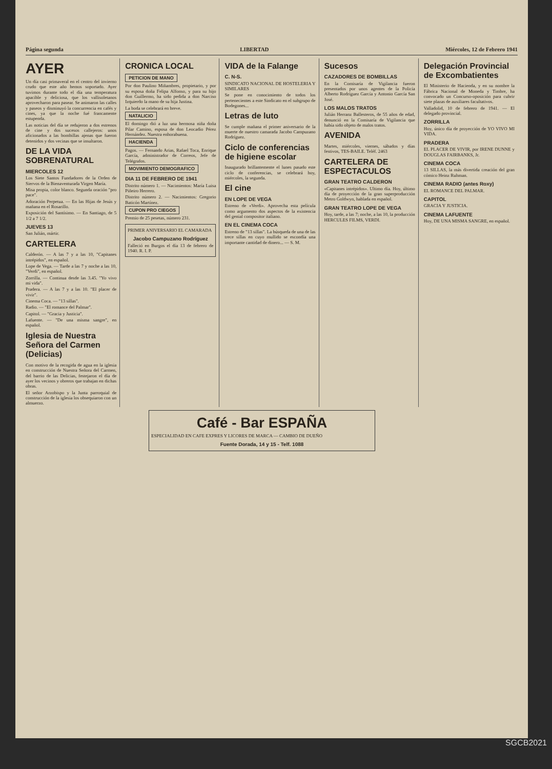Página segunda LIBERTAD Miércoles, 12 de Febrero 1941
AYER
Un día casi primaveral en el centro del invierno crudo que este año hemos soportado. Ayer tuvimos durante todo el día una temperatura apacible y deliciosa, que los vallisoletanos aprovecharon para pasear. Se animaron las calles y paseos y disminuyó la concurrencia en cafés y cines, ya que la noche fué francamente estupenda.
Las noticias del día se redujeron a dos estrenos de cine y dos sucesos callejeros: unos aficionados a las bombillas ajenas que fueron detenidos y dos vecinas que se insultaron.
DE LA VIDA SOBRENATURAL
MIERCOLES 12
Los Siete Santos Fundadores de la Orden de Siervos de la Bienaventurada Virgen María.
Misa propia, color blanco. Segunda oración "pro pace".
Adoración Perpetua. — En las Hijas de Jesús y mañana en el Rosarillo.
Exposición del Santísimo. — En Santiago, de 5 1/2 a 7 1/2.
JUEVES 13
San Julián, mártir.
CARTELERA
Calderón. — A las 7 y a las 10, "Capitanes intrépidos", en español.
Lope de Vega. — Tarde a las 7 y noche a las 10, "Verdi", en español.
Zorrilla. — Continua desde las 3.45. "Yo vivo mi vida".
Pradera. — A las 7 y a las 10. "El placer de vivir".
Cinema Coca. — "13 sillas".
Radio. — "El romance del Palmar".
Capitol. — "Gracia y Justicia".
Lafuente. — "De una misma sangre", en español.
Iglesia de Nuestra Señora del Carmen (Delicias)
Con motivo de la recogida de agua en la iglesia en construcción de Nuestra Señora del Carmen, del barrio de las Delicias, festejaron el día de ayer los vecinos y obreros que trabajan en dichas obras.
El señor Arzobispo y la Junta parroquial de construcción de la iglesia los obsequiaron con un almuerzo.
CRONICA LOCAL
PETICION DE MANO
Por don Paulino Miñambres, propietario, y por su esposa doña Felipa Alfonso, y para su hijo don Guillermo, ha sido pedida a don Narciso Izquierdo la mano de su hija Justina.
La boda se celebrará en breve.
NATALICIO
El domingo dió a luz una hermosa niña doña Pilar Camino, esposa de don Leocadio Pérez Hernández. Nuestra enhorabuena.
HACIENDA
Pagos. — Fernando Arias, Rafael Toca, Enrique García, administrador de Correos, Jefe de Telégrafos.
MOVIMIENTO DEMOGRAFICO
DIA 11 DE FEBRERO DE 1941
Distrito número 1. — Nacimientos: María Luisa Piñeiro Herrero.
Distrito número 2. — Nacimientos: Gregorio Baticón Martínez.
CUPON PRO CIEGOS
Premio de 25 pesetas, número 231.
PRIMER ANIVERSARIO EL CAMARADA
Jacobo Campuzano Rodríguez
Falleció en Burgos el día 13 de febrero de 1940. R. I. P.
VIDA de la Falange
C. N-S.
SINDICATO NACIONAL DE HOSTELERIA Y SIMILARES
Se pone en conocimiento de todos los pertenecientes a este Sindicato en el subgrupo de Bodegones...
Letras de luto
Se cumple mañana el primer aniversario de la muerte de nuestro camarada Jacobo Campuzano Rodríguez.
Ciclo de conferencias de higiene escolar
Inaugurado brillantemente el lunes pasado este ciclo de conferencias, se celebrará hoy, miércoles, la segunda.
El cine
EN LOPE DE VEGA
Estreno de «Verdi». Aprovecha esta película como argumento dos aspectos de la existencia del genial compositor italiano.
EN EL CINEMA COCA
Estreno de "13 sillas". La búsqueda de una de las trece sillas en cuyo mullido se escondía una importante cantidad de dinero... — S. M.
Sucesos
CAZADORES DE BOMBILLAS
En la Comisaría de Vigilancia fueron presentados por unos agentes de la Policía Alberto Rodríguez García y Antonio García San José.
LOS MALOS TRATOS
Julián Herranz Ballesteros, de 55 años de edad, denunció en la Comisaría de Vigilancia que había sido objeto de malos tratos.
AVENIDA
Martes, miércoles, viernes, sábados y días festivos, TES-BAILE. Teléf. 2463
CARTELERA DE ESPECTACULOS
GRAN TEATRO CALDERON
«Capitanes intrépidos». Ultimo día. Hoy, último día de proyección de la gran superproducción Metro Goldwyn, hablada en español.
GRAN TEATRO LOPE DE VEGA
Hoy, tarde, a las 7; noche, a las 10, la producción HERCULES FILMS, VERDI.
Delegación Provincial de Excombatientes
El Ministerio de Hacienda, y en su nombre la Fábrica Nacional de Moneda y Timbre, ha convocado un Concurso-oposición para cubrir siete plazas de auxiliares facultativos.
Valladolid, 10 de febrero de 1941. — El delegado provincial.
ZORRILLA
Hoy, único día de proyección de YO VIVO MI VIDA.
PRADERA
EL PLACER DE VIVIR, por IRENE DUNNE y DOUGLAS FAIRBANKS, Jr.
CINEMA COCA
13 SILLAS, la más divertida creación del gran cómico Heinz Ruhman.
CINEMA RADIO (antes Roxy)
EL ROMANCE DEL PALMAR.
CAPITOL
GRACIA Y JUSTICIA.
CINEMA LAFUENTE
Hoy, DE UNA MISMA SANGRE, en español.
Café - Bar ESPAÑA
ESPECIALIDAD EN CAFE EXPRES Y LICORES DE MARCA — CAMBIO DE DUEÑO
Fuente Dorada, 14 y 15 - Telf. 1088
SGCB2021